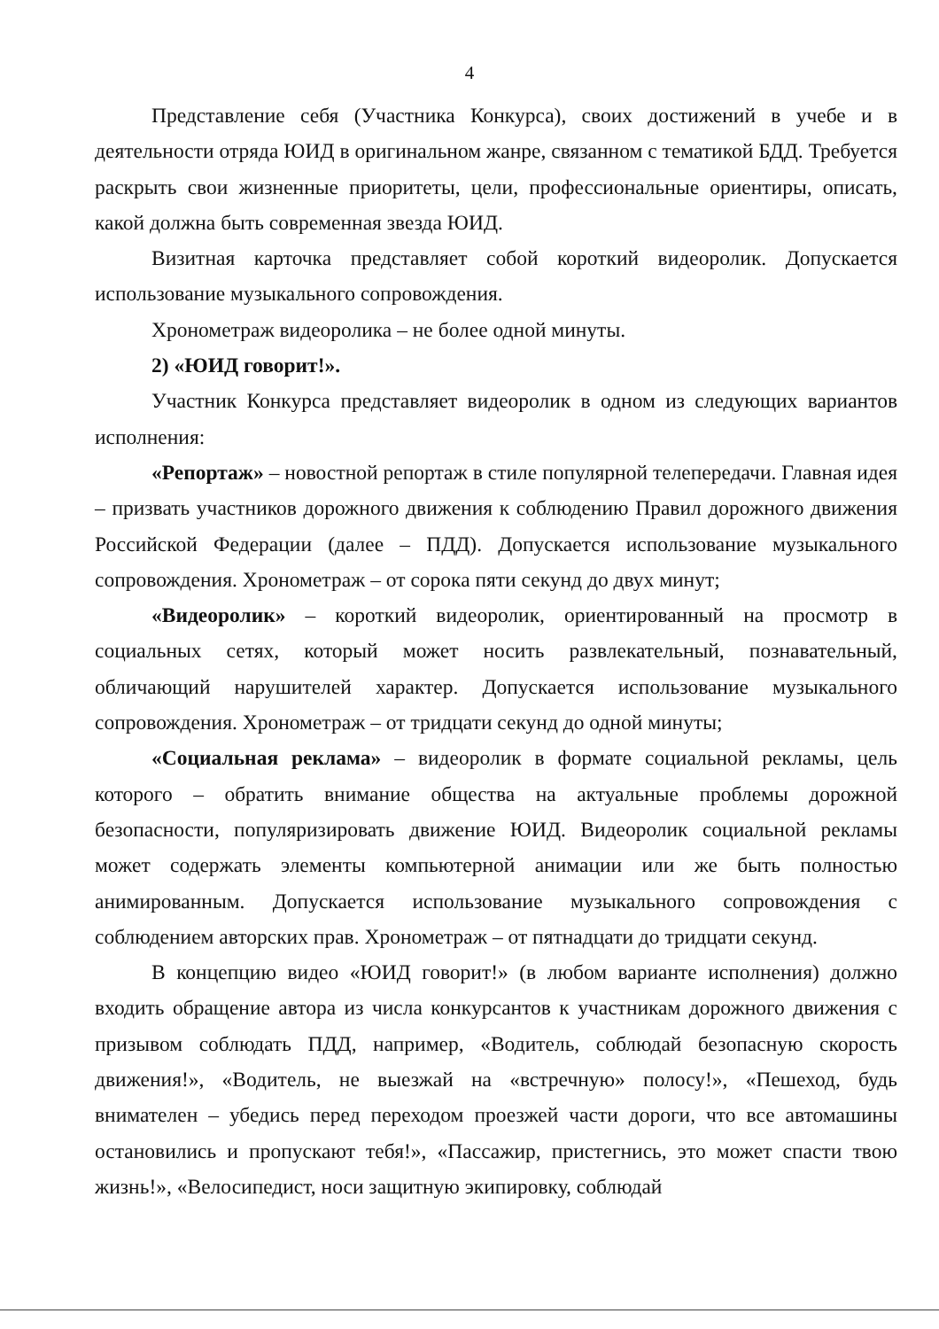4
Представление себя (Участника Конкурса), своих достижений в учебе и в деятельности отряда ЮИД в оригинальном жанре, связанном с тематикой БДД. Требуется раскрыть свои жизненные приоритеты, цели, профессиональные ориентиры, описать, какой должна быть современная звезда ЮИД.
Визитная карточка представляет собой короткий видеоролик. Допускается использование музыкального сопровождения.
Хронометраж видеоролика – не более одной минуты.
2) «ЮИД говорит!».
Участник Конкурса представляет видеоролик в одном из следующих вариантов исполнения:
«Репортаж» – новостной репортаж в стиле популярной телепередачи. Главная идея – призвать участников дорожного движения к соблюдению Правил дорожного движения Российской Федерации (далее – ПДД). Допускается использование музыкального сопровождения. Хронометраж – от сорока пяти секунд до двух минут;
«Видеоролик» – короткий видеоролик, ориентированный на просмотр в социальных сетях, который может носить развлекательный, познавательный, обличающий нарушителей характер. Допускается использование музыкального сопровождения. Хронометраж – от тридцати секунд до одной минуты;
«Социальная реклама» – видеоролик в формате социальной рекламы, цель которого – обратить внимание общества на актуальные проблемы дорожной безопасности, популяризировать движение ЮИД. Видеоролик социальной рекламы может содержать элементы компьютерной анимации или же быть полностью анимированным. Допускается использование музыкального сопровождения с соблюдением авторских прав. Хронометраж – от пятнадцати до тридцати секунд.
В концепцию видео «ЮИД говорит!» (в любом варианте исполнения) должно входить обращение автора из числа конкурсантов к участникам дорожного движения с призывом соблюдать ПДД, например, «Водитель, соблюдай безопасную скорость движения!», «Водитель, не выезжай на «встречную» полосу!», «Пешеход, будь внимателен – убедись перед переходом проезжей части дороги, что все автомашины остановились и пропускают тебя!», «Пассажир, пристегнись, это может спасти твою жизнь!», «Велосипедист, носи защитную экипировку, соблюдай